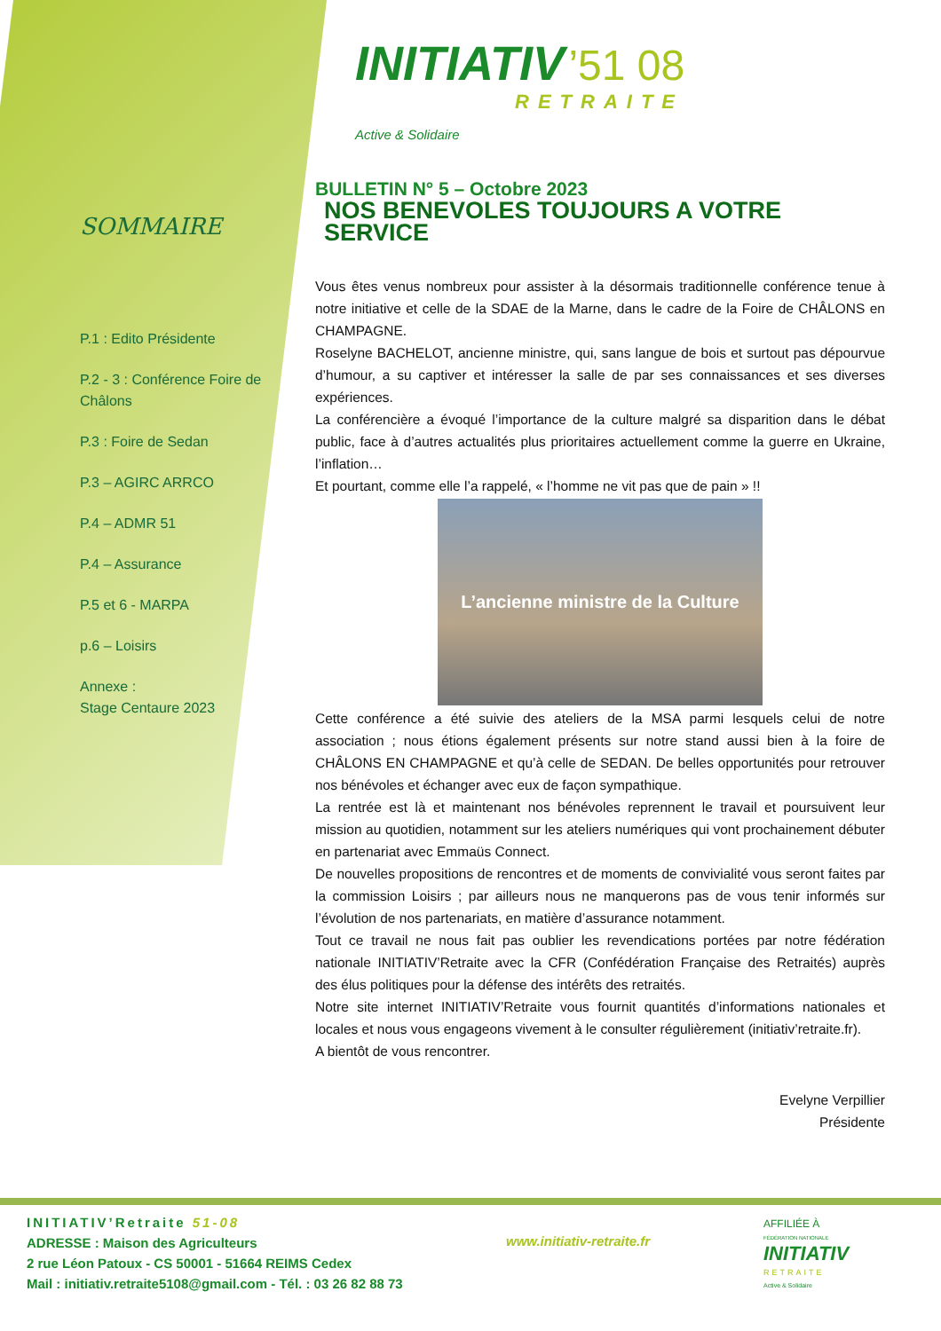SOMMAIRE
P.1 : Edito Présidente
P.2 - 3 : Conférence Foire de Châlons
P.3 : Foire de Sedan
P.3 – AGIRC ARRCO
P.4 – ADMR 51
P.4 – Assurance
P.5 et 6 - MARPA
p.6 – Loisirs
Annexe :
Stage Centaure 2023
INITIATIV ’51 08
RETRAITE
Active & Solidaire
BULLETIN N° 5 – Octobre 2023
NOS BENEVOLES TOUJOURS A VOTRE SERVICE
Vous êtes venus nombreux pour assister à la désormais traditionnelle conférence tenue à notre initiative et celle de la SDAE de la Marne, dans le cadre de la Foire de CHÂLONS en CHAMPAGNE.
Roselyne BACHELOT, ancienne ministre, qui, sans langue de bois et surtout pas dépourvue d’humour, a su captiver et intéresser la salle de par ses connaissances et ses diverses expériences.
La conférencière a évoqué l’importance de la culture malgré sa disparition dans le débat public, face à d’autres actualités plus prioritaires actuellement comme la guerre en Ukraine, l’inflation…
Et pourtant, comme elle l’a rappelé, « l’homme ne vit pas que de pain » !!
L’ancienne ministre de la Culture
Cette conférence a été suivie des ateliers de la MSA parmi lesquels celui de notre association ; nous étions également présents sur notre stand aussi bien à la foire de CHÂLONS EN CHAMPAGNE et qu’à celle de SEDAN. De belles opportunités pour retrouver nos bénévoles et échanger avec eux de façon sympathique.
La rentrée est là et maintenant nos bénévoles reprennent le travail et poursuivent leur mission au quotidien, notamment sur les ateliers numériques qui vont prochainement débuter en partenariat avec Emmaüs Connect.
De nouvelles propositions de rencontres et de moments de convivialité vous seront faites par la commission Loisirs ; par ailleurs nous ne manquerons pas de vous tenir informés sur l’évolution de nos partenariats, en matière d’assurance notamment.
Tout ce travail ne nous fait pas oublier les revendications portées par notre fédération nationale INITIATIV’Retraite avec la CFR (Confédération Française des Retraités) auprès des élus politiques pour la défense des intérêts des retraités.
Notre site internet INITIATIV’Retraite vous fournit quantités d’informations nationales et locales et nous vous engageons vivement à le consulter régulièrement (initiativ’retraite.fr).
A bientôt de vous rencontrer.
Evelyne Verpillier
Présidente
INITIATIV’Retraite 51-08
ADRESSE : Maison des Agriculteurs
2 rue Léon Patoux - CS 50001 - 51664 REIMS Cedex
Mail : initiativ.retraite5108@gmail.com - Tél. : 03 26 82 88 73
www.initiativ-retraite.fr
AFFILIÉE À
FÉDÉRATION NATIONALE
INITIATIV
RETRAITE
Active & Solidaire